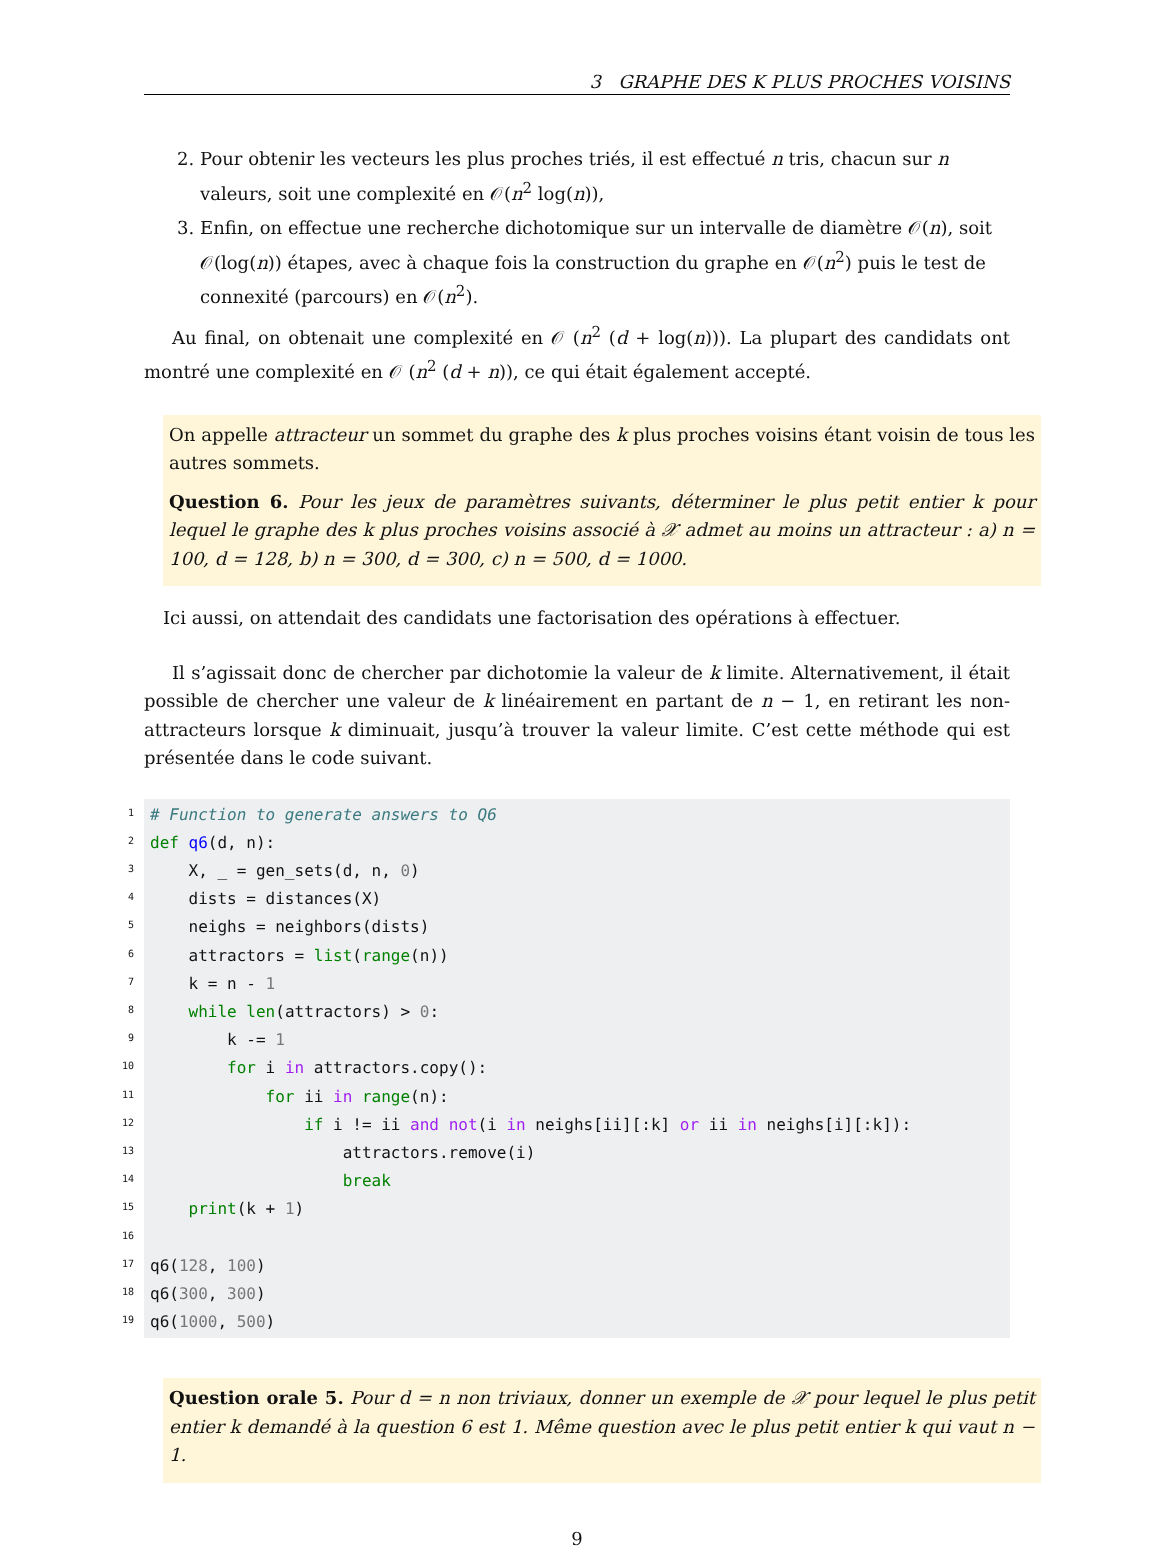3 GRAPHE DES K PLUS PROCHES VOISINS
2. Pour obtenir les vecteurs les plus proches triés, il est effectué n tris, chacun sur n valeurs, soit une complexité en 𝒪(n<sup>2</sup> log(n)),
3. Enfin, on effectue une recherche dichotomique sur un intervalle de diamètre 𝒪(n), soit 𝒪(log(n)) étapes, avec à chaque fois la construction du graphe en 𝒪(n<sup>2</sup>) puis le test de connexité (parcours) en 𝒪(n<sup>2</sup>).
Au final, on obtenait une complexité en 𝒪 (n<sup>2</sup> (d + log(n))). La plupart des candidats ont montré une complexité en 𝒪 (n<sup>2</sup> (d + n)), ce qui était également accepté.
On appelle attracteur un sommet du graphe des k plus proches voisins étant voisin de tous les autres sommets.
Question 6. Pour les jeux de paramètres suivants, déterminer le plus petit entier k pour lequel le graphe des k plus proches voisins associé à 𝒳 admet au moins un attracteur : a) n = 100, d = 128, b) n = 300, d = 300, c) n = 500, d = 1000.
Ici aussi, on attendait des candidats une factorisation des opérations à effectuer.
Il s’agissait donc de chercher par dichotomie la valeur de k limite. Alternativement, il était possible de chercher une valeur de k linéairement en partant de n − 1, en retirant les non-attracteurs lorsque k diminuait, jusqu’à trouver la valeur limite. C’est cette méthode qui est présentée dans le code suivant.
1
2
3
4
5
6
7
8
9
10
11
12
13
14
15
16
17
18
19
# Function to generate answers to Q6
def q6(d, n):
    X, _ = gen_sets(d, n, 0)
    dists = distances(X)
    neighs = neighbors(dists)
    attractors = list(range(n))
    k = n - 1
    while len(attractors) > 0:
        k -= 1
        for i in attractors.copy():
            for ii in range(n):
                if i != ii and not(i in neighs[ii][:k] or ii in neighs[i][:k]):
                    attractors.remove(i)
                    break
    print(k + 1)

q6(128, 100)
q6(300, 300)
q6(1000, 500)
Question orale 5. Pour d = n non triviaux, donner un exemple de 𝒳 pour lequel le plus petit entier k demandé à la question 6 est 1. Même question avec le plus petit entier k qui vaut n − 1.
9